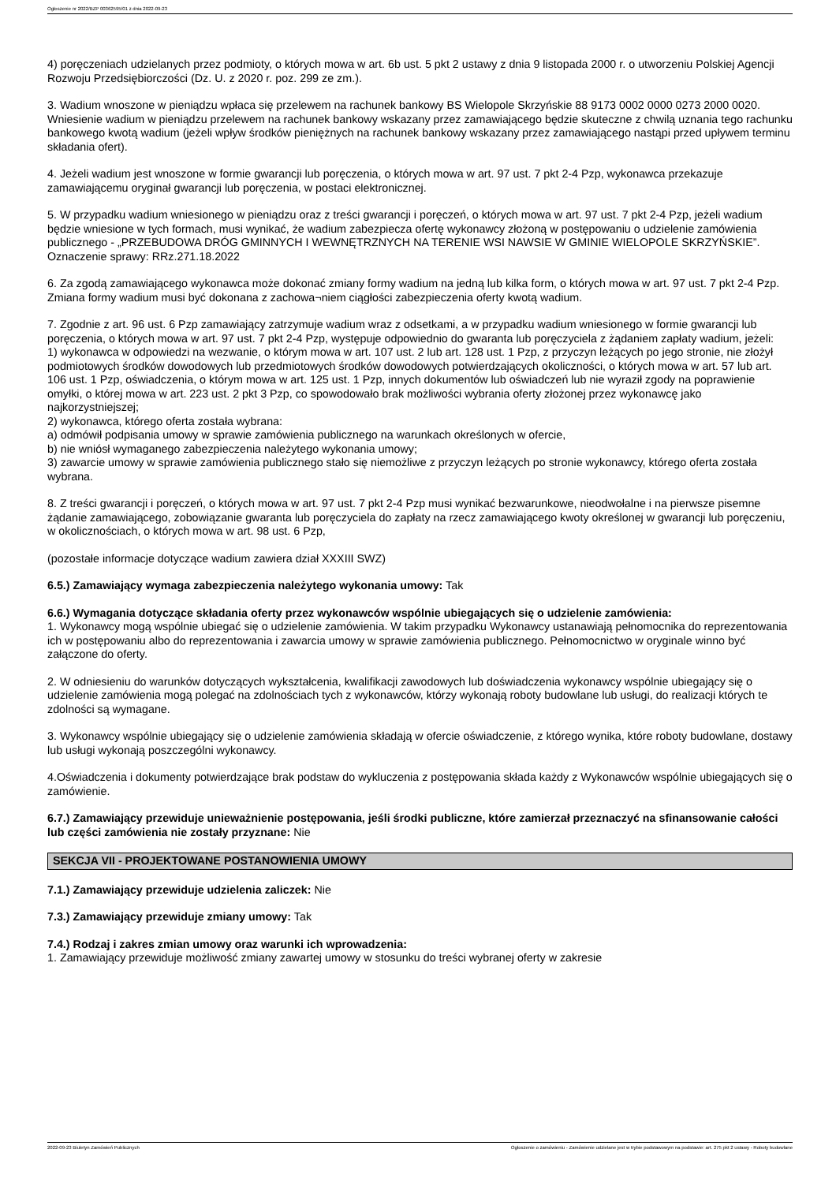Ogłoszenie nr 2022/BZP 00362595/01 z dnia 2022-09-23
4) poręczeniach udzielanych przez podmioty, o których mowa w art. 6b ust. 5 pkt 2 ustawy z dnia 9 listopada 2000 r. o utworzeniu Polskiej Agencji Rozwoju Przedsiębiorczości (Dz. U. z 2020 r. poz. 299 ze zm.).
3. Wadium wnoszone w pieniądzu wpłaca się przelewem na rachunek bankowy BS Wielopole Skrzyńskie 88 9173 0002 0000 0273 2000 0020. Wniesienie wadium w pieniądzu przelewem na rachunek bankowy wskazany przez zamawiającego będzie skuteczne z chwilą uznania tego rachunku bankowego kwotą wadium (jeżeli wpływ środków pieniężnych na rachunek bankowy wskazany przez zamawiającego nastąpi przed upływem terminu składania ofert).
4. Jeżeli wadium jest wnoszone w formie gwarancji lub poręczenia, o których mowa w art. 97 ust. 7 pkt 2-4 Pzp, wykonawca przekazuje zamawiającemu oryginał gwarancji lub poręczenia, w postaci elektronicznej.
5. W przypadku wadium wniesionego w pieniądzu oraz z treści gwarancji i poręczeń, o których mowa w art. 97 ust. 7 pkt 2-4 Pzp, jeżeli wadium będzie wniesione w tych formach, musi wynikać, że wadium zabezpiecza ofertę wykonawcy złożoną w postępowaniu o udzielenie zamówienia publicznego - „PRZEBUDOWA DRÓG GMINNYCH I WEWNĘTRZNYCH NA TERENIE WSI NAWSIE W GMINIE WIELOPOLE SKRZYŃSKIE”. Oznaczenie sprawy: RRz.271.18.2022
6. Za zgodą zamawiającego wykonawca może dokonać zmiany formy wadium na jedną lub kilka form, o których mowa w art. 97 ust. 7 pkt 2-4 Pzp. Zmiana formy wadium musi być dokonana z zachowa¬niem ciągłości zabezpieczenia oferty kwotą wadium.
7. Zgodnie z art. 96 ust. 6 Pzp zamawiający zatrzymuje wadium wraz z odsetkami, a w przypadku wadium wniesionego w formie gwarancji lub poręczenia, o których mowa w art. 97 ust. 7 pkt 2-4 Pzp, występuje odpowiednio do gwaranta lub poręczyciela z żądaniem zapłaty wadium, jeżeli:
1) wykonawca w odpowiedzi na wezwanie, o którym mowa w art. 107 ust. 2 lub art. 128 ust. 1 Pzp, z przyczyn leżących po jego stronie, nie złożył podmiotowych środków dowodowych lub przedmiotowych środków dowodowych potwierdzających okoliczności, o których mowa w art. 57 lub art. 106 ust. 1 Pzp, oświadczenia, o którym mowa w art. 125 ust. 1 Pzp, innych dokumentów lub oświadczeń lub nie wyraził zgody na poprawienie omyłki, o której mowa w art. 223 ust. 2 pkt 3 Pzp, co spowodowało brak możliwości wybrania oferty złożonej przez wykonawcę jako najkorzystniejszej;
2) wykonawca, którego oferta została wybrana:
a) odmówił podpisania umowy w sprawie zamówienia publicznego na warunkach określonych w ofercie,
b) nie wniósł wymaganego zabezpieczenia należytego wykonania umowy;
3) zawarcie umowy w sprawie zamówienia publicznego stało się niemożliwe z przyczyn leżących po stronie wykonawcy, którego oferta została wybrana.
8. Z treści gwarancji i poręczeń, o których mowa w art. 97 ust. 7 pkt 2-4 Pzp musi wynikać bezwarunkowe, nieodwołalne i na pierwsze pisemne żądanie zamawiającego, zobowiązanie gwaranta lub poręczyciela do zapłaty na rzecz zamawiającego kwoty określonej w gwarancji lub poręczeniu, w okolicznościach, o których mowa w art. 98 ust. 6 Pzp,
(pozostałe informacje dotyczące wadium zawiera dział XXXIII SWZ)
6.5.) Zamawiający wymaga zabezpieczenia należytego wykonania umowy: Tak
6.6.) Wymagania dotyczące składania oferty przez wykonawców wspólnie ubiegających się o udzielenie zamówienia:
1. Wykonawcy mogą wspólnie ubiegać się o udzielenie zamówienia. W takim przypadku Wykonawcy ustanawiają pełnomocnika do reprezentowania ich w postępowaniu albo do reprezentowania i zawarcia umowy w sprawie zamówienia publicznego. Pełnomocnictwo w oryginale winno być załączone do oferty.
2. W odniesieniu do warunków dotyczących wykształcenia, kwalifikacji zawodowych lub doświadczenia wykonawcy wspólnie ubiegający się o udzielenie zamówienia mogą polegać na zdolnościach tych z wykonawców, którzy wykonają roboty budowlane lub usługi, do realizacji których te zdolności są wymagane.
3. Wykonawcy wspólnie ubiegający się o udzielenie zamówienia składają w ofercie oświadczenie, z którego wynika, które roboty budowlane, dostawy lub usługi wykonają poszczególni wykonawcy.
4.Oświadczenia i dokumenty potwierdzające brak podstaw do wykluczenia z postępowania składa każdy z Wykonawców wspólnie ubiegających się o zamówienie.
6.7.) Zamawiający przewiduje unieważnienie postępowania, jeśli środki publiczne, które zamierzał przeznaczyć na sfinansowanie całości lub części zamówienia nie zostały przyznane: Nie
SEKCJA VII - PROJEKTOWANE POSTANOWIENIA UMOWY
7.1.) Zamawiający przewiduje udzielenia zaliczek: Nie
7.3.) Zamawiający przewiduje zmiany umowy: Tak
7.4.) Rodzaj i zakres zmian umowy oraz warunki ich wprowadzenia:
1. Zamawiający przewiduje możliwość zmiany zawartej umowy w stosunku do treści wybranej oferty w zakresie
2022-09-23 Biuletyn Zamówień Publicznych Ogłoszenie o zamówieniu - Zamówienie udzielane jest w trybie podstawowym na podstawie: art. 275 pkt 2 ustawy - Roboty budowlane